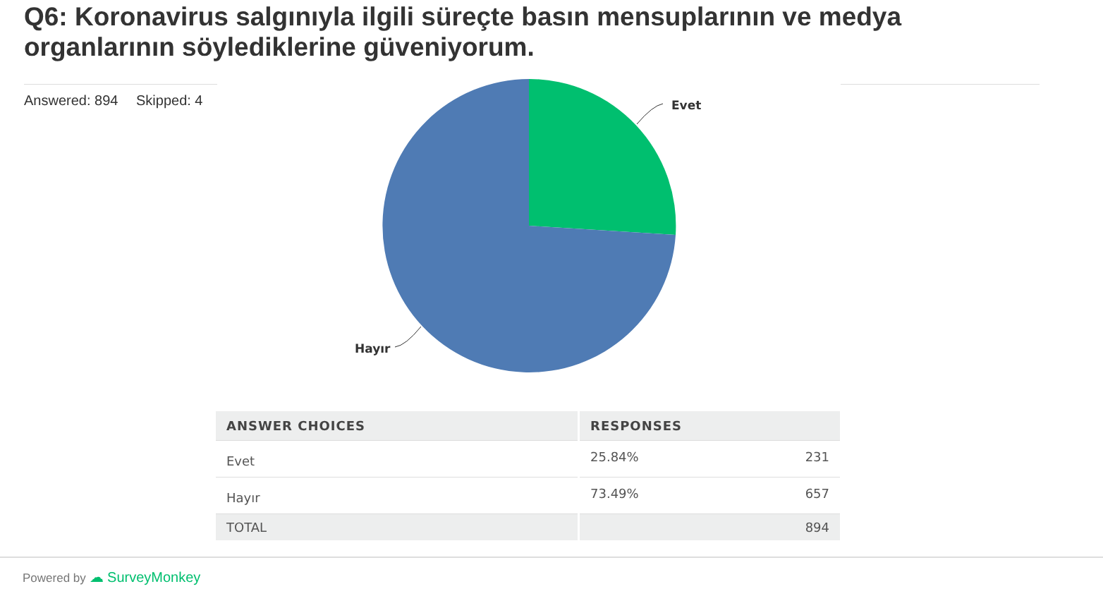Q6: Koronavirus salgınıyla ilgili süreçte basın mensuplarının ve medya organlarının söylediklerine güveniyorum.
Answered: 894 Skipped: 4
Evet
Hayır
| ANSWER CHOICES | RESPONSES | |
| --- | --- | --- |
| Evet | 25.84% | 231 |
| Hayır | 73.49% | 657 |
| TOTAL | | 894 |
Powered by ☁ SurveyMonkey